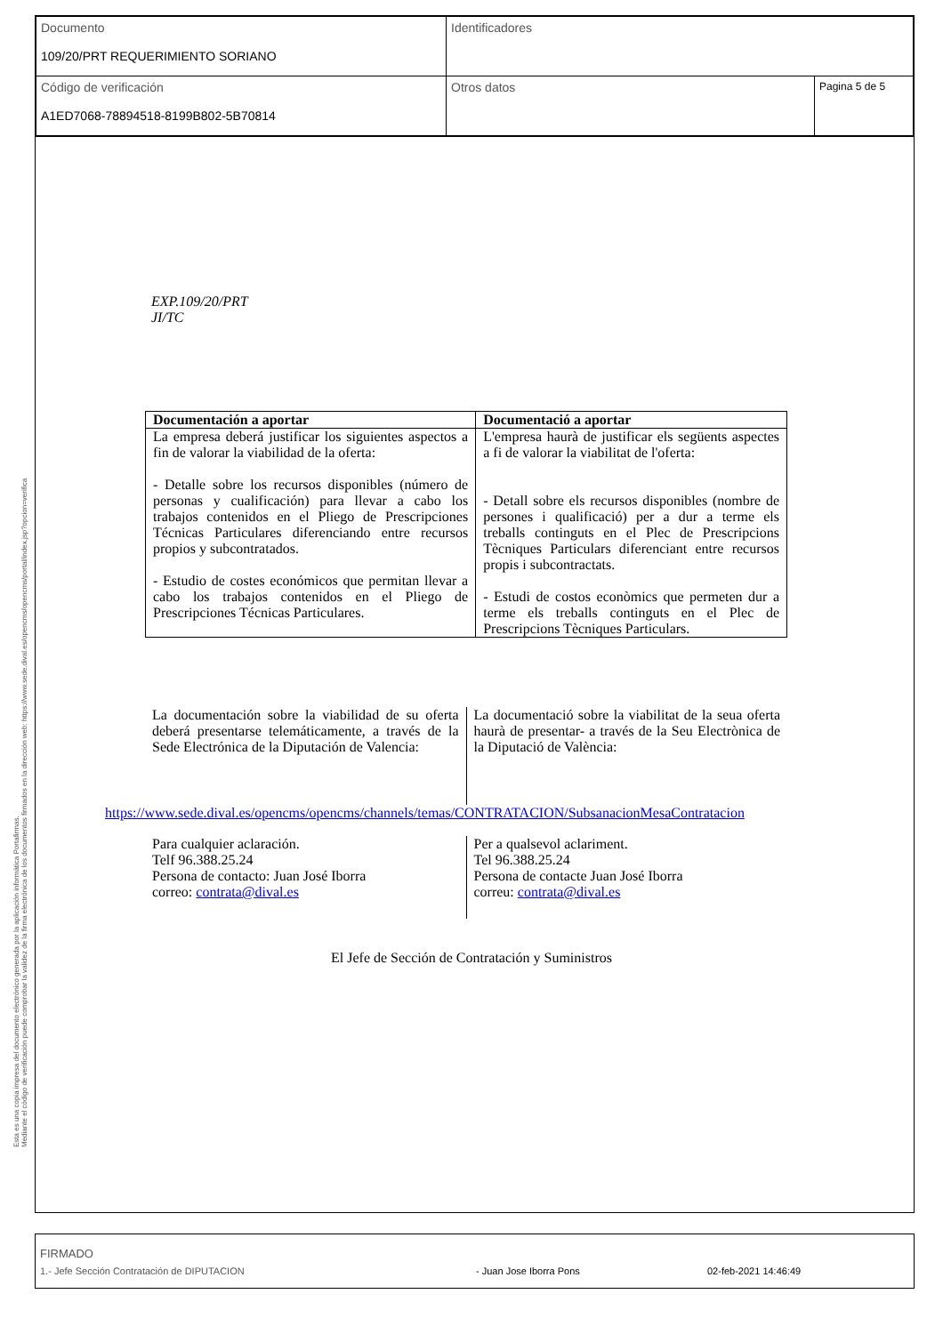| Documento 109/20/PRT REQUERIMIENTO SORIANO | Identificadores | |
| Código de verificación A1ED7068-78894518-8199B802-5B70814 | Otros datos | Pagina 5 de 5 |
Esta es una copia impresa del documento electrónico generada por la aplicación informática Portafirmas.
Mediante el código de verificación puede comprobar la validez de la firma electrónica de los documentos firmados en la dirección web: https://www.sede.dival.es/opencms/opencms/portal/index.jsp?opcion=verifica
EXP.109/20/PRT
JI/TC
| Documentación a aportar | Documentació a aportar |
| --- | --- |
| La empresa deberá justificar los siguientes aspectos a fin de valorar la viabilidad de la oferta: - Detalle sobre los recursos disponibles (número de personas y cualificación) para llevar a cabo los trabajos contenidos en el Pliego de Prescripciones Técnicas Particulares diferenciando entre recursos propios y subcontratados. - Estudio de costes económicos que permitan llevar a cabo los trabajos contenidos en el Pliego de Prescripciones Técnicas Particulares. | L'empresa haurà de justificar els següents aspectes a fi de valorar la viabilitat de l'oferta: - Detall sobre els recursos disponibles (nombre de persones i qualificació) per a dur a terme els treballs continguts en el Plec de Prescripcions Tècniques Particulars diferenciant entre recursos propis i subcontractats. - Estudi de costos econòmics que permeten dur a terme els treballs continguts en el Plec de Prescripcions Tècniques Particulars. |
La documentación sobre la viabilidad de su oferta deberá presentarse telemáticamente, a través de la Sede Electrónica de la Diputación de Valencia:
La documentació sobre la viabilitat de la seua oferta haurà de presentar- a través de la Seu Electrònica de la Diputació de València:
https://www.sede.dival.es/opencms/opencms/channels/temas/CONTRATACION/SubsanacionMesaContratacion
Para cualquier aclaración.
Telf 96.388.25.24
Persona de contacto: Juan José Iborra
correo: contrata@dival.es
Per a qualsevol aclariment.
Tel 96.388.25.24
Persona de contacte Juan José Iborra
correu: contrata@dival.es
El Jefe de Sección de Contratación y Suministros
FIRMADO
1.- Jefe Sección Contratación de DIPUTACION - Juan Jose Iborra Pons 02-feb-2021 14:46:49